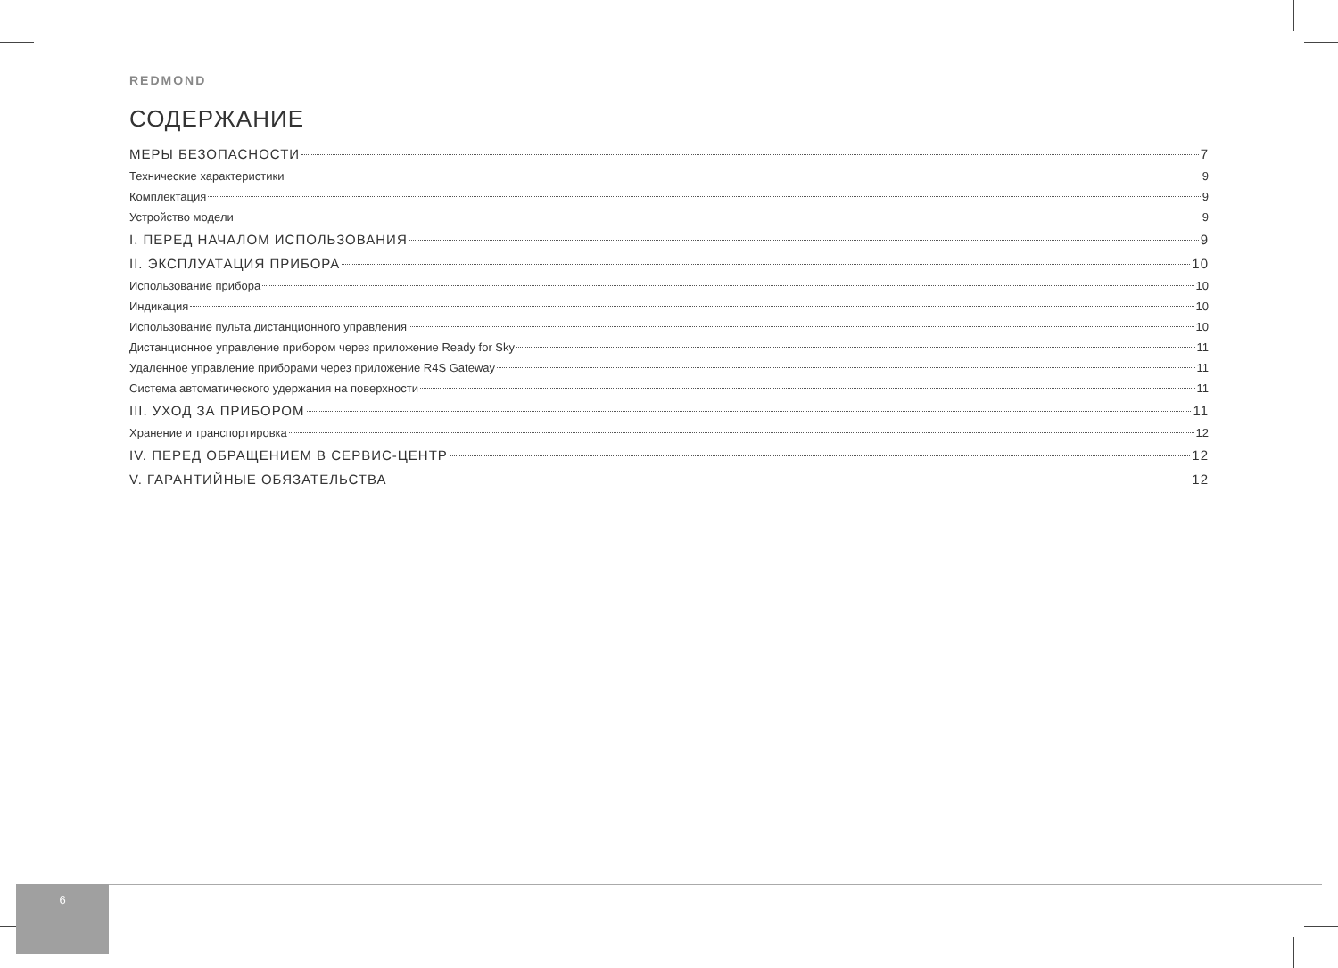REDMOND
СОДЕРЖАНИЕ
МЕРЫ БЕЗОПАСНОСТИ 7
Технические характеристики 9
Комплектация 9
Устройство модели 9
I. ПЕРЕД НАЧАЛОМ ИСПОЛЬЗОВАНИЯ 9
II. ЭКСПЛУАТАЦИЯ ПРИБОРА 10
Использование прибора 10
Индикация 10
Использование пульта дистанционного управления 10
Дистанционное управление прибором через приложение Ready for Sky 11
Удаленное управление приборами через приложение R4S Gateway 11
Система автоматического удержания на поверхности 11
III. УХОД ЗА ПРИБОРОМ 11
Хранение и транспортировка 12
IV. ПЕРЕД ОБРАЩЕНИЕМ В СЕРВИС-ЦЕНТР 12
V. ГАРАНТИЙНЫЕ ОБЯЗАТЕЛЬСТВА 12
6